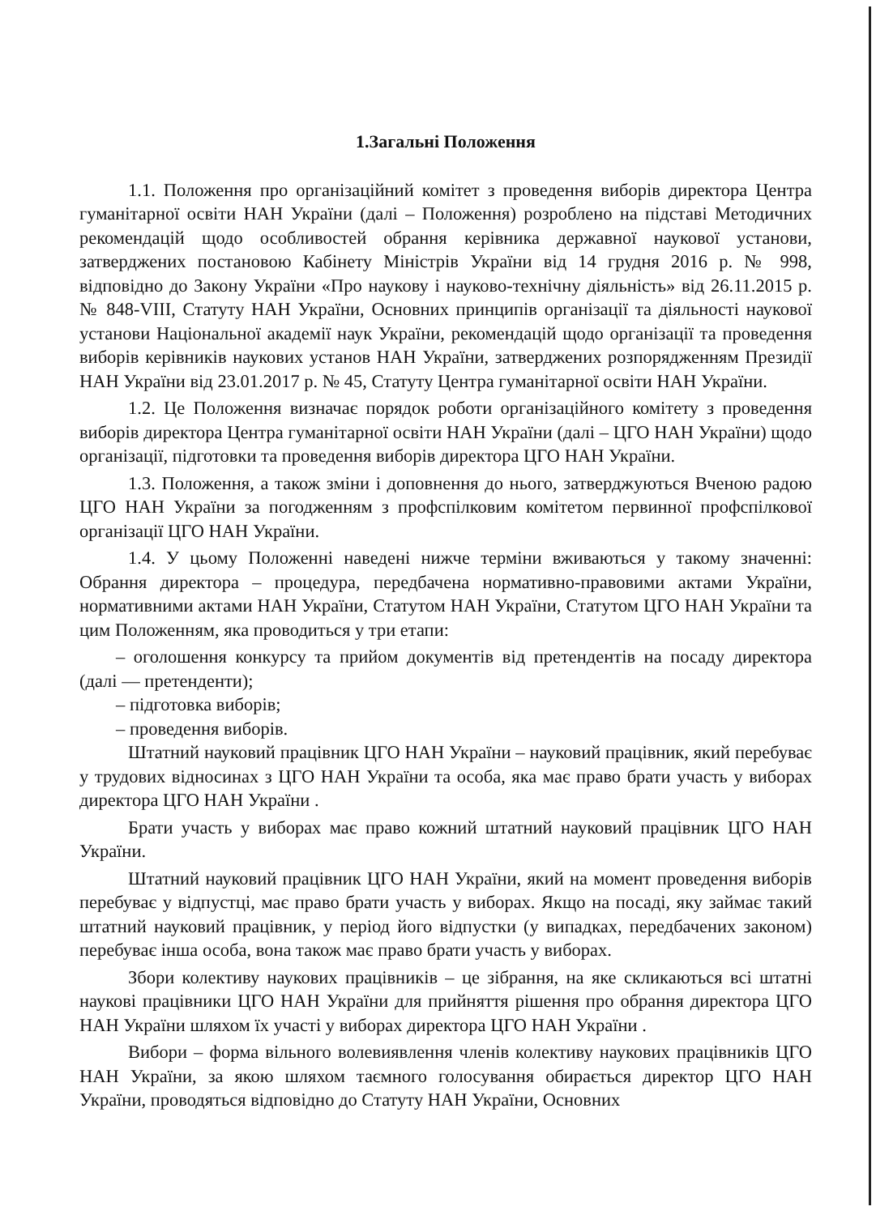1.Загальні Положення
1.1. Положення про організаційний комітет з проведення виборів директора Центра гуманітарної освіти НАН України (далі – Положення) розроблено на підставі Методичних рекомендацій щодо особливостей обрання керівника державної наукової установи, затверджених постановою Кабінету Міністрів України від 14 грудня 2016 р. № 998, відповідно до Закону України «Про наукову і науково-технічну діяльність» від 26.11.2015 р. № 848-VIII, Статуту НАН України, Основних принципів організації та діяльності наукової установи Національної академії наук України, рекомендацій щодо організації та проведення виборів керівників наукових установ НАН України, затверджених розпорядженням Президії НАН України від 23.01.2017 р. № 45, Статуту Центра гуманітарної освіти НАН України.
1.2. Це Положення визначає порядок роботи організаційного комітету з проведення виборів директора Центра гуманітарної освіти НАН України (далі – ЦГО НАН України) щодо організації, підготовки та проведення виборів директора ЦГО НАН України.
1.3. Положення, а також зміни і доповнення до нього, затверджуються Вченою радою ЦГО НАН України за погодженням з профспілковим комітетом первинної профспілкової організації ЦГО НАН України.
1.4. У цьому Положенні наведені нижче терміни вживаються у такому значенні: Обрання директора – процедура, передбачена нормативно-правовими актами України, нормативними актами НАН України, Статутом НАН України, Статутом ЦГО НАН України та цим Положенням, яка проводиться у три етапи:
– оголошення конкурсу та прийом документів від претендентів на посаду директора (далі — претенденти);
– підготовка виборів;
– проведення виборів.
Штатний науковий працівник ЦГО НАН України – науковий працівник, який перебуває у трудових відносинах з ЦГО НАН України та особа, яка має право брати участь у виборах директора ЦГО НАН України .
Брати участь у виборах має право кожний штатний науковий працівник ЦГО НАН України.
Штатний науковий працівник ЦГО НАН України, який на момент проведення виборів перебуває у відпустці, має право брати участь у виборах. Якщо на посаді, яку займає такий штатний науковий працівник, у період його відпустки (у випадках, передбачених законом) перебуває інша особа, вона також має право брати участь у виборах.
Збори колективу наукових працівників – це зібрання, на яке скликаються всі штатні наукові працівники ЦГО НАН України для прийняття рішення про обрання директора ЦГО НАН України шляхом їх участі у виборах директора ЦГО НАН України .
Вибори – форма вільного волевиявлення членів колективу наукових працівників ЦГО НАН України, за якою шляхом таємного голосування обирається директор ЦГО НАН України, проводяться відповідно до Статуту НАН України, Основних